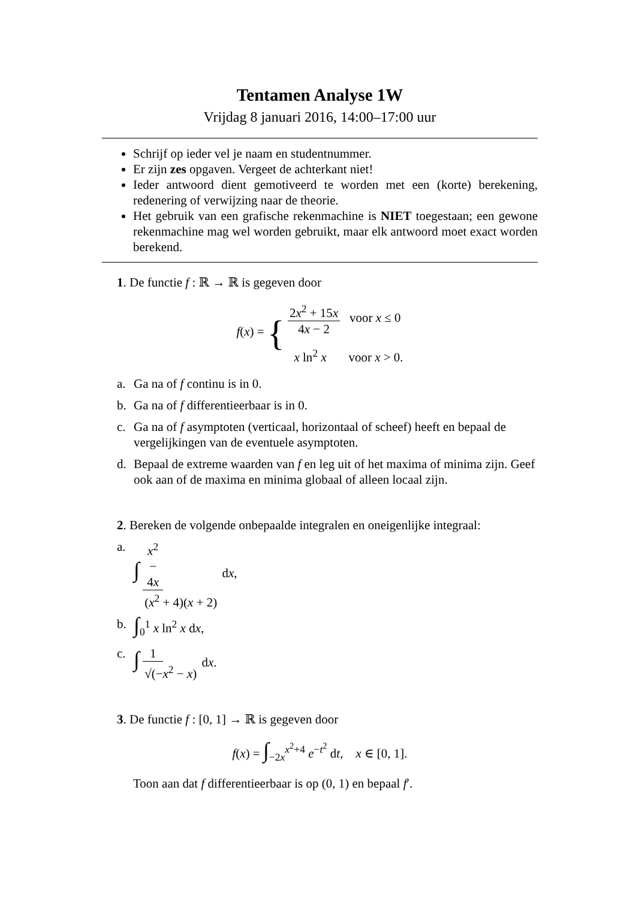Tentamen Analyse 1W
Vrijdag 8 januari 2016, 14:00–17:00 uur
Schrijf op ieder vel je naam en studentnummer.
Er zijn zes opgaven. Vergeet de achterkant niet!
Ieder antwoord dient gemotiveerd te worden met een (korte) berekening, redenering of verwijzing naar de theorie.
Het gebruik van een grafische rekenmachine is NIET toegestaan; een gewone rekenmachine mag wel worden gebruikt, maar elk antwoord moet exact worden berekend.
1. De functie f : ℝ → ℝ is gegeven door
f(x) = { 2x<sup>2</sup> + 15x 4x − 2 voor x ≤ 0 x ln<sup>2</sup> x voor x > 0.
a. Ga na of f continu is in 0.
b. Ga na of f differentieerbaar is in 0.
c. Ga na of f asymptoten (verticaal, horizontaal of scheef) heeft en bepaal de vergelijkingen van de eventuele asymptoten.
d. Bepaal de extreme waarden van f en leg uit of het maxima of minima zijn. Geef ook aan of de maxima en minima globaal of alleen locaal zijn.
2. Bereken de volgende onbepaalde integralen en oneigenlijke integraal:
a. ∫ x<sup>2</sup> − 4x (x<sup>2</sup> + 4)(x + 2) dx,
b. ∫<sub>0</sub><sup>1</sup> x ln<sup>2</sup> x dx,
c. ∫ 1 √(−x<sup>2</sup> − x) dx.
3. De functie f : [0, 1] → ℝ is gegeven door
f(x) = ∫<sub>−2x</sub><sup>x<sup>2</sup>+4</sup> e<sup>−t<sup>2</sup></sup> dt, x ∈ [0, 1].
Toon aan dat f differentieerbaar is op (0, 1) en bepaal f′.